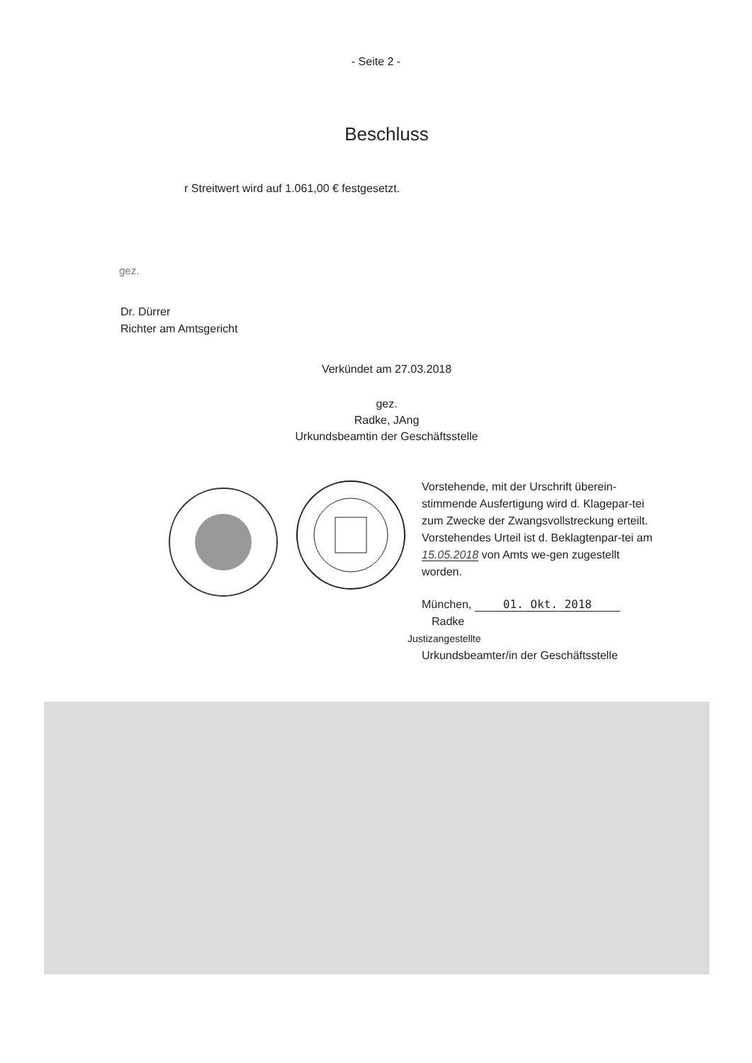- Seite 2 -
Beschluss
r Streitwert wird auf 1.061,00 € festgesetzt.
gez.
Dr. Dürrer
Richter am Amtsgericht
Verkündet am 27.03.2018
gez.
Radke, JAng
Urkundsbeamtin der Geschäftsstelle
Vorstehende, mit der Urschrift überein-stimmende Ausfertigung wird d. Klagepar-tei zum Zwecke der Zwangsvollstreckung erteilt.
Vorstehendes Urteil ist d. Beklagtenpar-tei am 15.05.2018 von Amts we-gen zugestellt worden.
München, 01. Okt. 2018
Radke
Justizangestellte
Urkundsbeamter/in der Geschäftsstelle